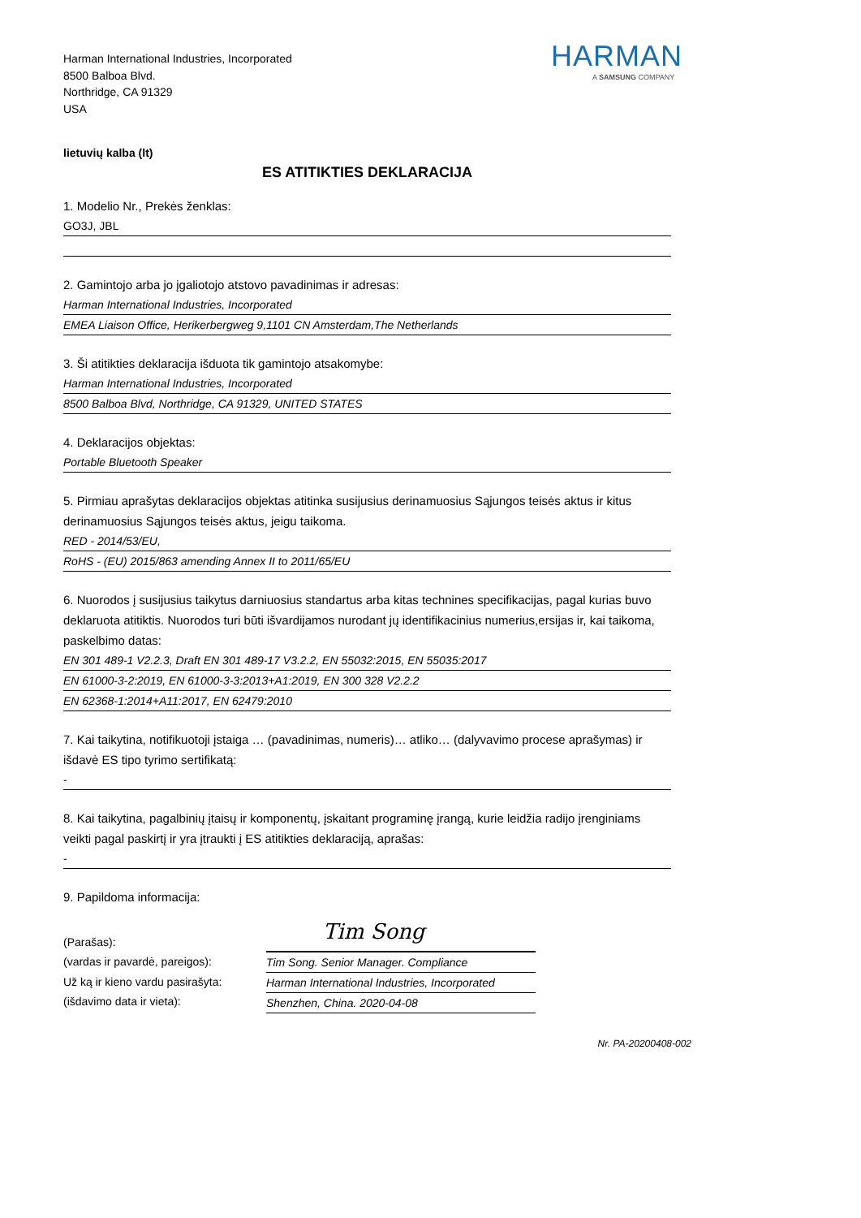Harman International Industries, Incorporated
8500 Balboa Blvd.
Northridge, CA 91329
USA
HARMAN
A SAMSUNG COMPANY
lietuvių kalba (lt)
ES ATITIKTIES DEKLARACIJA
1. Modelio Nr., Prekės ženklas:
GO3J, JBL
2. Gamintojo arba jo įgaliotojo atstovo pavadinimas ir adresas:
Harman International Industries, Incorporated
EMEA Liaison Office, Herikerbergweg 9,1101 CN Amsterdam,The Netherlands
3. Ši atitikties deklaracija išduota tik gamintojo atsakomybe:
Harman International Industries, Incorporated
8500 Balboa Blvd, Northridge, CA 91329, UNITED STATES
4. Deklaracijos objektas:
Portable Bluetooth Speaker
5. Pirmiau aprašytas deklaracijos objektas atitinka susijusius derinamuosius Sąjungos teisės aktus ir kitus derinamuosius Sąjungos teisės aktus, jeigu taikoma.
RED - 2014/53/EU,
RoHS - (EU) 2015/863 amending Annex II to 2011/65/EU
6. Nuorodos į susijusius taikytus darniuosius standartus arba kitas technines specifikacijas, pagal kurias buvo deklaruota atitiktis. Nuorodos turi būti išvardijamos nurodant jų identifikacinius numerius,ersijas ir, kai taikoma, paskelbimo datas:
EN 301 489-1 V2.2.3, Draft EN 301 489-17 V3.2.2, EN 55032:2015, EN 55035:2017
EN 61000-3-2:2019, EN 61000-3-3:2013+A1:2019, EN 300 328 V2.2.2
EN 62368-1:2014+A11:2017, EN 62479:2010
7. Kai taikytina, notifikuotoji įstaiga … (pavadinimas, numeris)… atliko… (dalyvavimo procese aprašymas) ir išdavė ES tipo tyrimo sertifikatą:
-
8. Kai taikytina, pagalbinių įtaisų ir komponentų, įskaitant programinę įrangą, kurie leidžia radijo įrenginiams veikti pagal paskirtį ir yra įtraukti į ES atitikties deklaraciją, aprašas:
-
9. Papildoma informacija:
(Parašas):
(vardas ir pavardė, pareigos):
Už ką ir kieno vardu pasirašyta:
(išdavimo data ir vieta):
Tim Song
Tim Song. Senior Manager. Compliance
Harman International Industries, Incorporated
Shenzhen, China. 2020-04-08
Nr. PA-20200408-002